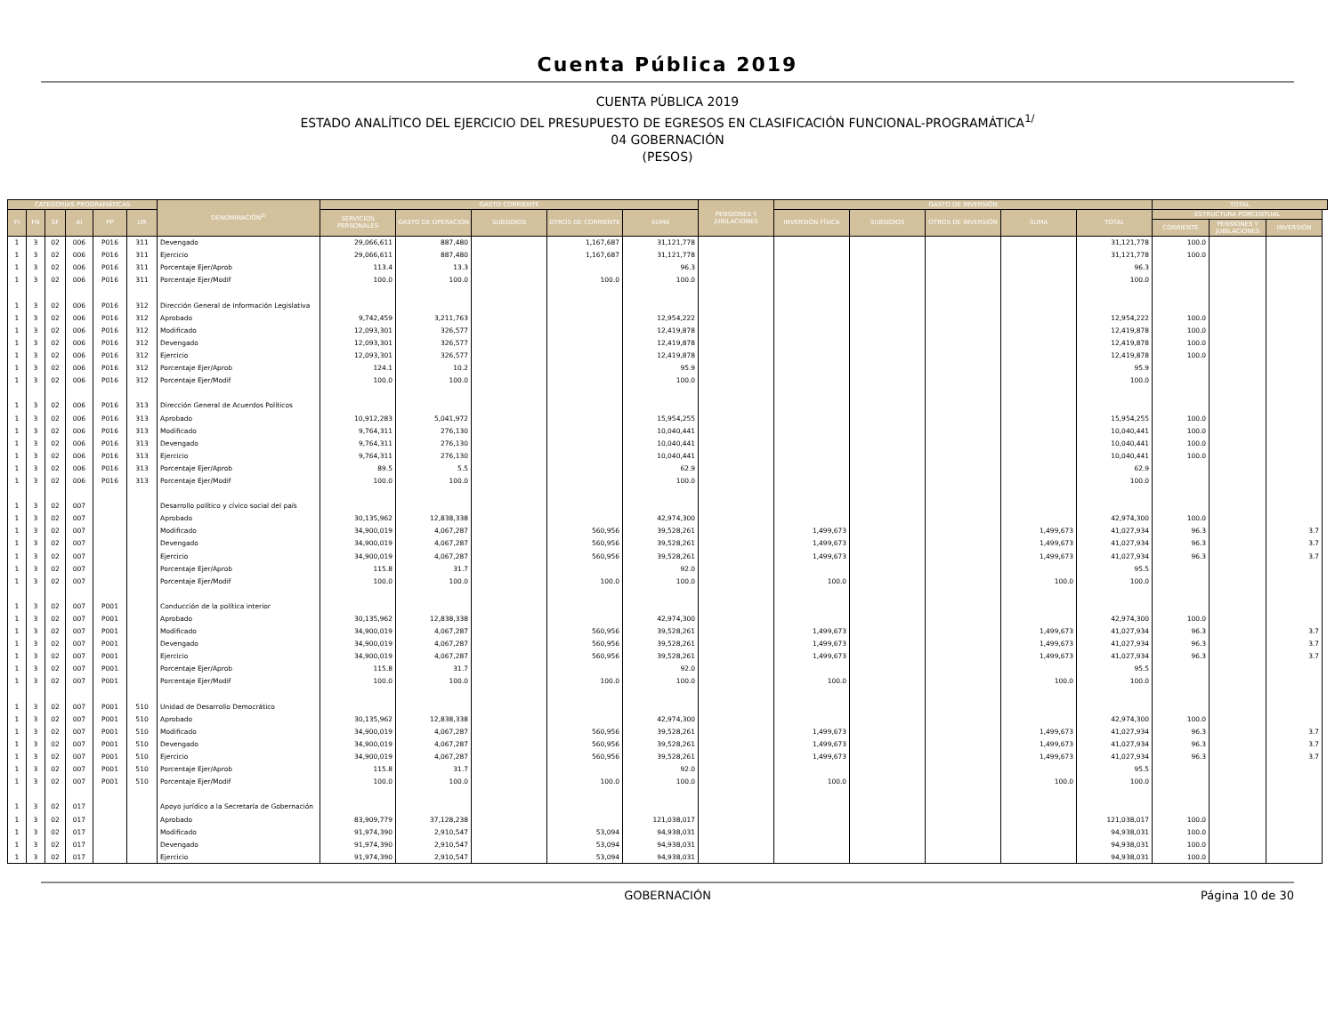Cuenta Pública 2019
CUENTA PÚBLICA 2019
ESTADO ANALÍTICO DEL EJERCICIO DEL PRESUPUESTO DE EGRESOS EN CLASIFICACIÓN FUNCIONAL-PROGRAMÁTICA<sup>1/</sup>
04 GOBERNACIÓN
(PESOS)
| CATEGORÍAS PROGRAMÁTICAS | | | | | | DENOMINACIÓN<sup>2/</sup> | GASTO CORRIENTE | | | | | PENSIONES Y JUBILACIONES | GASTO DE INVERSIÓN | | | | | TOTAL | | |
| --- | --- | --- | --- | --- | --- | --- | --- | --- | --- | --- | --- | --- | --- | --- | --- | --- | --- | --- | --- | --- |
| FI | FN | SF | AI | PP | UR | | SERVICIOS PERSONALES | GASTO DE OPERACIÓN | SUBSIDIOS | OTROS DE CORRIENTE | SUMA | | INVERSIÓN FÍSICA | SUBSIDIOS | OTROS DE INVERSIÓN | SUMA | TOTAL | ESTRUCTURA PORCENTUAL | | |
| | | | | | | | | | | | | | | | | | | CORRIENTE | PENSIONES Y JUBILACIONES | INVERSIÓN |
| 1 | 3 | 02 | 006 | P016 | 311 | Devengado | 29,066,611 | 887,480 | | 1,167,687 | 31,121,778 | | | | | | 31,121,778 | 100.0 | | |
| 1 | 3 | 02 | 006 | P016 | 311 | Ejercicio | 29,066,611 | 887,480 | | 1,167,687 | 31,121,778 | | | | | | 31,121,778 | 100.0 | | |
| 1 | 3 | 02 | 006 | P016 | 311 | Porcentaje Ejer/Aprob | 113.4 | 13.3 | | | 96.3 | | | | | | 96.3 | | | |
| 1 | 3 | 02 | 006 | P016 | 311 | Porcentaje Ejer/Modif | 100.0 | 100.0 | | 100.0 | 100.0 | | | | | | 100.0 | | | |
| 1 | 3 | 02 | 006 | P016 | 312 | Dirección General de Información Legislativa | | | | | | | | | | | | | | |
| 1 | 3 | 02 | 006 | P016 | 312 | Aprobado | 9,742,459 | 3,211,763 | | | 12,954,222 | | | | | | 12,954,222 | 100.0 | | |
| 1 | 3 | 02 | 006 | P016 | 312 | Modificado | 12,093,301 | 326,577 | | | 12,419,878 | | | | | | 12,419,878 | 100.0 | | |
| 1 | 3 | 02 | 006 | P016 | 312 | Devengado | 12,093,301 | 326,577 | | | 12,419,878 | | | | | | 12,419,878 | 100.0 | | |
| 1 | 3 | 02 | 006 | P016 | 312 | Ejercicio | 12,093,301 | 326,577 | | | 12,419,878 | | | | | | 12,419,878 | 100.0 | | |
| 1 | 3 | 02 | 006 | P016 | 312 | Porcentaje Ejer/Aprob | 124.1 | 10.2 | | | 95.9 | | | | | | 95.9 | | | |
| 1 | 3 | 02 | 006 | P016 | 312 | Porcentaje Ejer/Modif | 100.0 | 100.0 | | | 100.0 | | | | | | 100.0 | | | |
| 1 | 3 | 02 | 006 | P016 | 313 | Dirección General de Acuerdos Políticos | | | | | | | | | | | | | | |
| 1 | 3 | 02 | 006 | P016 | 313 | Aprobado | 10,912,283 | 5,041,972 | | | 15,954,255 | | | | | | 15,954,255 | 100.0 | | |
| 1 | 3 | 02 | 006 | P016 | 313 | Modificado | 9,764,311 | 276,130 | | | 10,040,441 | | | | | | 10,040,441 | 100.0 | | |
| 1 | 3 | 02 | 006 | P016 | 313 | Devengado | 9,764,311 | 276,130 | | | 10,040,441 | | | | | | 10,040,441 | 100.0 | | |
| 1 | 3 | 02 | 006 | P016 | 313 | Ejercicio | 9,764,311 | 276,130 | | | 10,040,441 | | | | | | 10,040,441 | 100.0 | | |
| 1 | 3 | 02 | 006 | P016 | 313 | Porcentaje Ejer/Aprob | 89.5 | 5.5 | | | 62.9 | | | | | | 62.9 | | | |
| 1 | 3 | 02 | 006 | P016 | 313 | Porcentaje Ejer/Modif | 100.0 | 100.0 | | | 100.0 | | | | | | 100.0 | | | |
| 1 | 3 | 02 | 007 | | | Desarrollo político y cívico social del país | | | | | | | | | | | | | | |
| 1 | 3 | 02 | 007 | | | Aprobado | 30,135,962 | 12,838,338 | | | 42,974,300 | | | | | | 42,974,300 | 100.0 | | |
| 1 | 3 | 02 | 007 | | | Modificado | 34,900,019 | 4,067,287 | | 560,956 | 39,528,261 | | 1,499,673 | | | 1,499,673 | 41,027,934 | 96.3 | | 3.7 |
| 1 | 3 | 02 | 007 | | | Devengado | 34,900,019 | 4,067,287 | | 560,956 | 39,528,261 | | 1,499,673 | | | 1,499,673 | 41,027,934 | 96.3 | | 3.7 |
| 1 | 3 | 02 | 007 | | | Ejercicio | 34,900,019 | 4,067,287 | | 560,956 | 39,528,261 | | 1,499,673 | | | 1,499,673 | 41,027,934 | 96.3 | | 3.7 |
| 1 | 3 | 02 | 007 | | | Porcentaje Ejer/Aprob | 115.8 | 31.7 | | | 92.0 | | | | | | 95.5 | | | |
| 1 | 3 | 02 | 007 | | | Porcentaje Ejer/Modif | 100.0 | 100.0 | | 100.0 | 100.0 | | 100.0 | | | 100.0 | 100.0 | | | |
| 1 | 3 | 02 | 007 | P001 | | Conducción de la política interior | | | | | | | | | | | | | | |
| 1 | 3 | 02 | 007 | P001 | | Aprobado | 30,135,962 | 12,838,338 | | | 42,974,300 | | | | | | 42,974,300 | 100.0 | | |
| 1 | 3 | 02 | 007 | P001 | | Modificado | 34,900,019 | 4,067,287 | | 560,956 | 39,528,261 | | 1,499,673 | | | 1,499,673 | 41,027,934 | 96.3 | | 3.7 |
| 1 | 3 | 02 | 007 | P001 | | Devengado | 34,900,019 | 4,067,287 | | 560,956 | 39,528,261 | | 1,499,673 | | | 1,499,673 | 41,027,934 | 96.3 | | 3.7 |
| 1 | 3 | 02 | 007 | P001 | | Ejercicio | 34,900,019 | 4,067,287 | | 560,956 | 39,528,261 | | 1,499,673 | | | 1,499,673 | 41,027,934 | 96.3 | | 3.7 |
| 1 | 3 | 02 | 007 | P001 | | Porcentaje Ejer/Aprob | 115.8 | 31.7 | | | 92.0 | | | | | | 95.5 | | | |
| 1 | 3 | 02 | 007 | P001 | | Porcentaje Ejer/Modif | 100.0 | 100.0 | | 100.0 | 100.0 | | 100.0 | | | 100.0 | 100.0 | | | |
| 1 | 3 | 02 | 007 | P001 | 510 | Unidad de Desarrollo Democrático | | | | | | | | | | | | | | |
| 1 | 3 | 02 | 007 | P001 | 510 | Aprobado | 30,135,962 | 12,838,338 | | | 42,974,300 | | | | | | 42,974,300 | 100.0 | | |
| 1 | 3 | 02 | 007 | P001 | 510 | Modificado | 34,900,019 | 4,067,287 | | 560,956 | 39,528,261 | | 1,499,673 | | | 1,499,673 | 41,027,934 | 96.3 | | 3.7 |
| 1 | 3 | 02 | 007 | P001 | 510 | Devengado | 34,900,019 | 4,067,287 | | 560,956 | 39,528,261 | | 1,499,673 | | | 1,499,673 | 41,027,934 | 96.3 | | 3.7 |
| 1 | 3 | 02 | 007 | P001 | 510 | Ejercicio | 34,900,019 | 4,067,287 | | 560,956 | 39,528,261 | | 1,499,673 | | | 1,499,673 | 41,027,934 | 96.3 | | 3.7 |
| 1 | 3 | 02 | 007 | P001 | 510 | Porcentaje Ejer/Aprob | 115.8 | 31.7 | | | 92.0 | | | | | | 95.5 | | | |
| 1 | 3 | 02 | 007 | P001 | 510 | Porcentaje Ejer/Modif | 100.0 | 100.0 | | 100.0 | 100.0 | | 100.0 | | | 100.0 | 100.0 | | | |
| 1 | 3 | 02 | 017 | | | Apoyo jurídico a la Secretaría de Gobernación | | | | | | | | | | | | | | |
| 1 | 3 | 02 | 017 | | | Aprobado | 83,909,779 | 37,128,238 | | | 121,038,017 | | | | | | 121,038,017 | 100.0 | | |
| 1 | 3 | 02 | 017 | | | Modificado | 91,974,390 | 2,910,547 | | 53,094 | 94,938,031 | | | | | | 94,938,031 | 100.0 | | |
| 1 | 3 | 02 | 017 | | | Devengado | 91,974,390 | 2,910,547 | | 53,094 | 94,938,031 | | | | | | 94,938,031 | 100.0 | | |
| 1 | 3 | 02 | 017 | | | Ejercicio | 91,974,390 | 2,910,547 | | 53,094 | 94,938,031 | | | | | | 94,938,031 | 100.0 | | |
GOBERNACIÓN Página 10 de 30